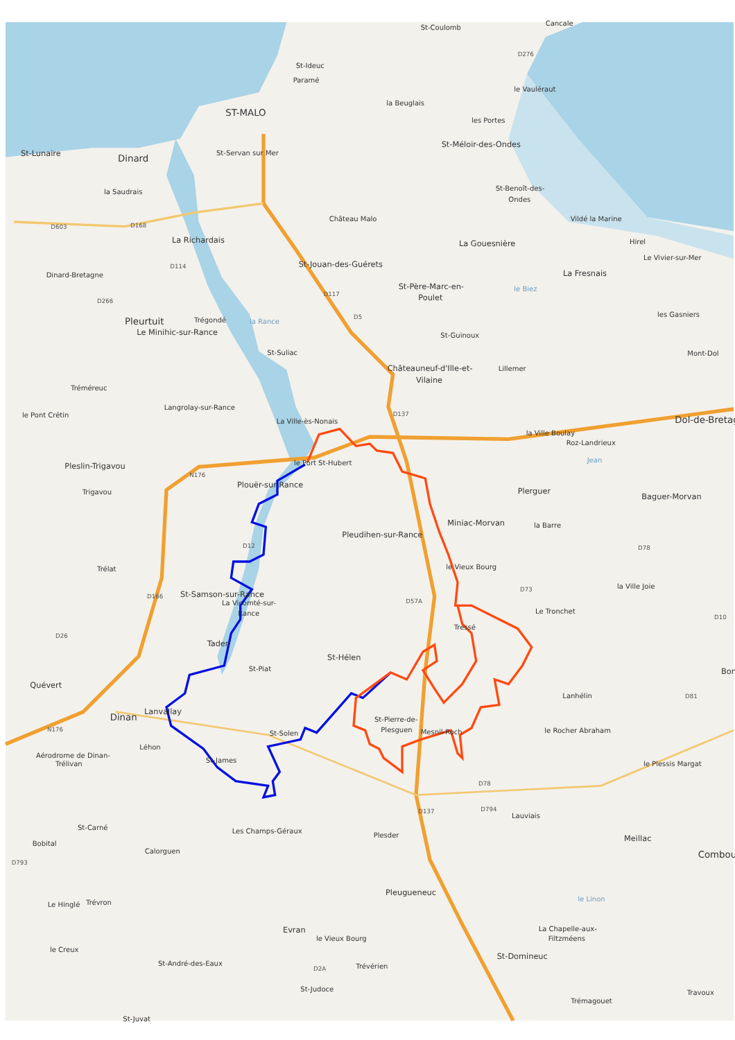St-Coulomb
Cancale
D276
St-Ideuc
Paramé
le Vauléraut
la Beuglais
ST-MALO
les Portes
St-Méloir-des-Ondes
St-Lunaire
Dinard
St-Servan sur Mer
la Saudrais
St-Benoît-des-
Ondes
Château Malo
Vildé la Marine
D603
D168
La Richardais
La Gouesnière
Hirel
Le Vivier-sur-Mer
St-Jouan-des-Guérets
La Fresnais
Dinard-Bretagne
D114
St-Père-Marc-en-
Poulet
le Biez
D266
D117
D5
la Rance
les Gasniers
Pleurtuit
Trégondé
Le Minihic-sur-Rance
St-Guinoux
Mont-Dol
St-Suliac
Châteauneuf-d'Ille-et-
Vilaine
Lillemer
Tréméreuc
Langrolay-sur-Rance
le Pont Crétin
La Ville-ès-Nonais
D137
Dol-de-Bretag
la Ville Boulay
Roz-Landrieux
Jean
Pleslin-Trigavou
le Port St-Hubert
N176
Plouër-sur-Rance
Plerguer
Baguer-Morvan
Trigavou
Miniac-Morvan
la Barre
Pleudihen-sur-Rance
D12
D78
Trélat
le Vieux Bourg
la Ville Joie
D73
St-Samson-sur-Rance
La Vicomté-sur-
Rance
D166
D57A
Le Tronchet
D10
D26
Tressé
Taden
St-Hélen
Bon
St-Piat
Quévert
D81
Lanhélin
Lanvallay
Dinan
St-Pierre-de-
Plesguen
Mesnil-Roch
St-Solen
le Rocher Abraham
N176
Léhon
Aérodrome de Dinan-
Trélivan
St-James
le Plessis Margat
D78
D794
Lauviais
Meillac
St-Carné
Les Champs-Géraux
Plesder
D137
Bobital
Calorguen
Combou
D793
le Linon
Pleugueneuc
Le Hinglé
Trévron
Evran
le Vieux Bourg
La Chapelle-aux-
Filtzméens
le Creux
St-Domineuc
St-André-des-Eaux
D2A
Trévérien
St-Judoce
Travoux
Trémagouet
St-Juvat